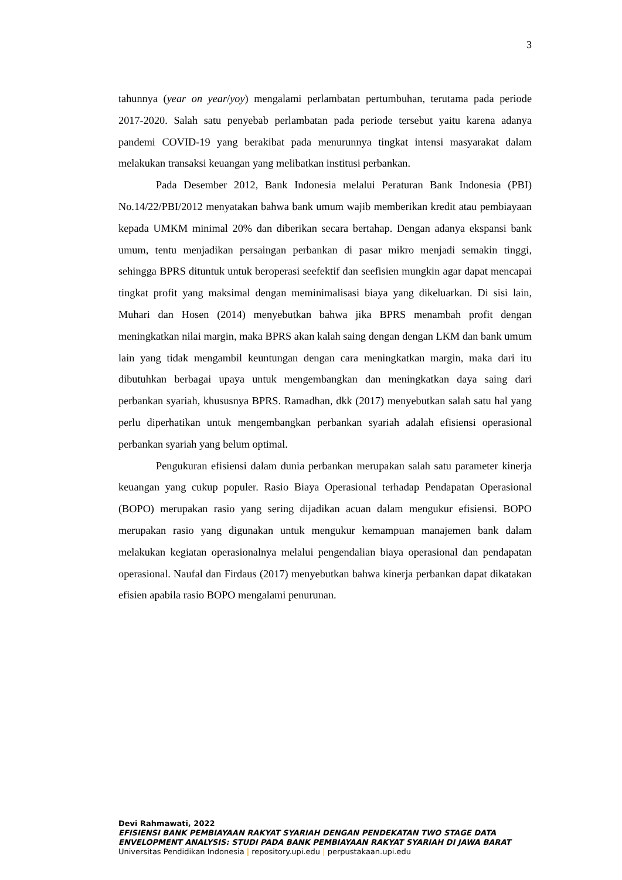3
tahunnya (year on year/yoy) mengalami perlambatan pertumbuhan, terutama pada periode 2017-2020. Salah satu penyebab perlambatan pada periode tersebut yaitu karena adanya pandemi COVID-19 yang berakibat pada menurunnya tingkat intensi masyarakat dalam melakukan transaksi keuangan yang melibatkan institusi perbankan.
Pada Desember 2012, Bank Indonesia melalui Peraturan Bank Indonesia (PBI) No.14/22/PBI/2012 menyatakan bahwa bank umum wajib memberikan kredit atau pembiayaan kepada UMKM minimal 20% dan diberikan secara bertahap. Dengan adanya ekspansi bank umum, tentu menjadikan persaingan perbankan di pasar mikro menjadi semakin tinggi, sehingga BPRS dituntuk untuk beroperasi seefektif dan seefisien mungkin agar dapat mencapai tingkat profit yang maksimal dengan meminimalisasi biaya yang dikeluarkan. Di sisi lain, Muhari dan Hosen (2014) menyebutkan bahwa jika BPRS menambah profit dengan meningkatkan nilai margin, maka BPRS akan kalah saing dengan dengan LKM dan bank umum lain yang tidak mengambil keuntungan dengan cara meningkatkan margin, maka dari itu dibutuhkan berbagai upaya untuk mengembangkan dan meningkatkan daya saing dari perbankan syariah, khususnya BPRS. Ramadhan, dkk (2017) menyebutkan salah satu hal yang perlu diperhatikan untuk mengembangkan perbankan syariah adalah efisiensi operasional perbankan syariah yang belum optimal.
Pengukuran efisiensi dalam dunia perbankan merupakan salah satu parameter kinerja keuangan yang cukup populer. Rasio Biaya Operasional terhadap Pendapatan Operasional (BOPO) merupakan rasio yang sering dijadikan acuan dalam mengukur efisiensi. BOPO merupakan rasio yang digunakan untuk mengukur kemampuan manajemen bank dalam melakukan kegiatan operasionalnya melalui pengendalian biaya operasional dan pendapatan operasional. Naufal dan Firdaus (2017) menyebutkan bahwa kinerja perbankan dapat dikatakan efisien apabila rasio BOPO mengalami penurunan.
Devi Rahmawati, 2022
EFISIENSI BANK PEMBIAYAAN RAKYAT SYARIAH DENGAN PENDEKATAN TWO STAGE DATA ENVELOPMENT ANALYSIS: STUDI PADA BANK PEMBIAYAAN RAKYAT SYARIAH DI JAWA BARAT
Universitas Pendidikan Indonesia | repository.upi.edu | perpustakaan.upi.edu